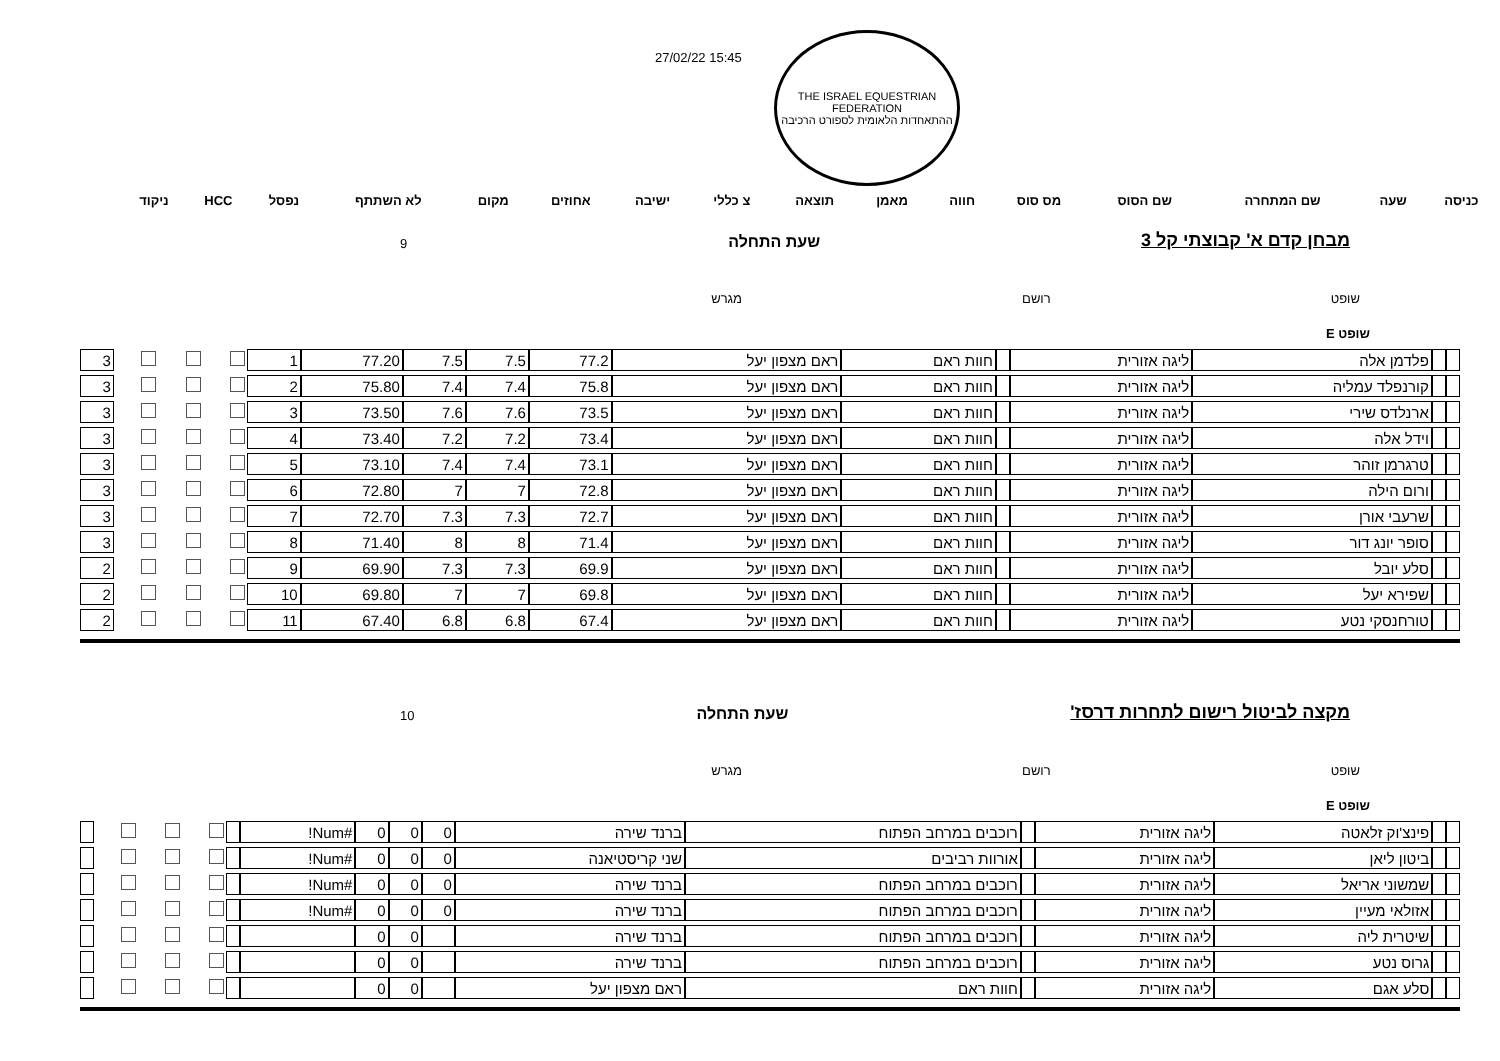THE ISRAEL EQUESTRIAN FEDERATION
ההתאחדות הלאומית לספורט הרכיבה
27/02/22 15:45
| כניסה | שעה | שם המתחרה | שם הסוס | מס סוס | חווה | | מאמן | תוצאה | צ כללי | ישיבה | אחוזים | מקום | לא השתתף | נפסל | HCC | ניקוד |
מבחן קדם א' קבוצתי קל 3
שעת התחלה 9
שופט רושם מגרש
שופט E
| | | פלדמן אלה | ליגה אזורית | | חוות ראם | ראם מצפון יעל | 77.2 | 7.5 | 7.5 | 77.20 | 1 | | | | 3 |
| | | קורנפלד עמליה | ליגה אזורית | | חוות ראם | ראם מצפון יעל | 75.8 | 7.4 | 7.4 | 75.80 | 2 | | | | 3 |
| | | ארנלדס שירי | ליגה אזורית | | חוות ראם | ראם מצפון יעל | 73.5 | 7.6 | 7.6 | 73.50 | 3 | | | | 3 |
| | | וידל אלה | ליגה אזורית | | חוות ראם | ראם מצפון יעל | 73.4 | 7.2 | 7.2 | 73.40 | 4 | | | | 3 |
| | | טרגרמן זוהר | ליגה אזורית | | חוות ראם | ראם מצפון יעל | 73.1 | 7.4 | 7.4 | 73.10 | 5 | | | | 3 |
| | | ורום הילה | ליגה אזורית | | חוות ראם | ראם מצפון יעל | 72.8 | 7 | 7 | 72.80 | 6 | | | | 3 |
| | | שרעבי אורן | ליגה אזורית | | חוות ראם | ראם מצפון יעל | 72.7 | 7.3 | 7.3 | 72.70 | 7 | | | | 3 |
| | | סופר יונג דור | ליגה אזורית | | חוות ראם | ראם מצפון יעל | 71.4 | 8 | 8 | 71.40 | 8 | | | | 3 |
| | | סלע יובל | ליגה אזורית | | חוות ראם | ראם מצפון יעל | 69.9 | 7.3 | 7.3 | 69.90 | 9 | | | | 2 |
| | | שפירא יעל | ליגה אזורית | | חוות ראם | ראם מצפון יעל | 69.8 | 7 | 7 | 69.80 | 10 | | | | 2 |
| | | טורחנסקי נטע | ליגה אזורית | | חוות ראם | ראם מצפון יעל | 67.4 | 6.8 | 6.8 | 67.40 | 11 | | | | 2 |
מקצה לביטול רישום לתחרות דרסז'
שעת התחלה 10
שופט רושם מגרש
שופט E
| | | פינצ'וק זלאטה | ליגה אזורית | | רוכבים במרחב הפתוח | ברנד שירה | 0 | 0 | 0 | #Num! | | | | | |
| | | ביטון ליאן | ליגה אזורית | | אורוות רביבים | שני קריסטיאנה | 0 | 0 | 0 | #Num! | | | | | |
| | | שמשוני אריאל | ליגה אזורית | | רוכבים במרחב הפתוח | ברנד שירה | 0 | 0 | 0 | #Num! | | | | | |
| | | אזולאי מעיין | ליגה אזורית | | רוכבים במרחב הפתוח | ברנד שירה | 0 | 0 | 0 | #Num! | | | | | |
| | | שיטרית ליה | ליגה אזורית | | רוכבים במרחב הפתוח | ברנד שירה | | 0 | 0 | | | | | | |
| | | גרוס נטע | ליגה אזורית | | רוכבים במרחב הפתוח | ברנד שירה | | 0 | 0 | | | | | | |
| | | סלע אגם | ליגה אזורית | | חוות ראם | ראם מצפון יעל | | 0 | 0 | | | | | | |